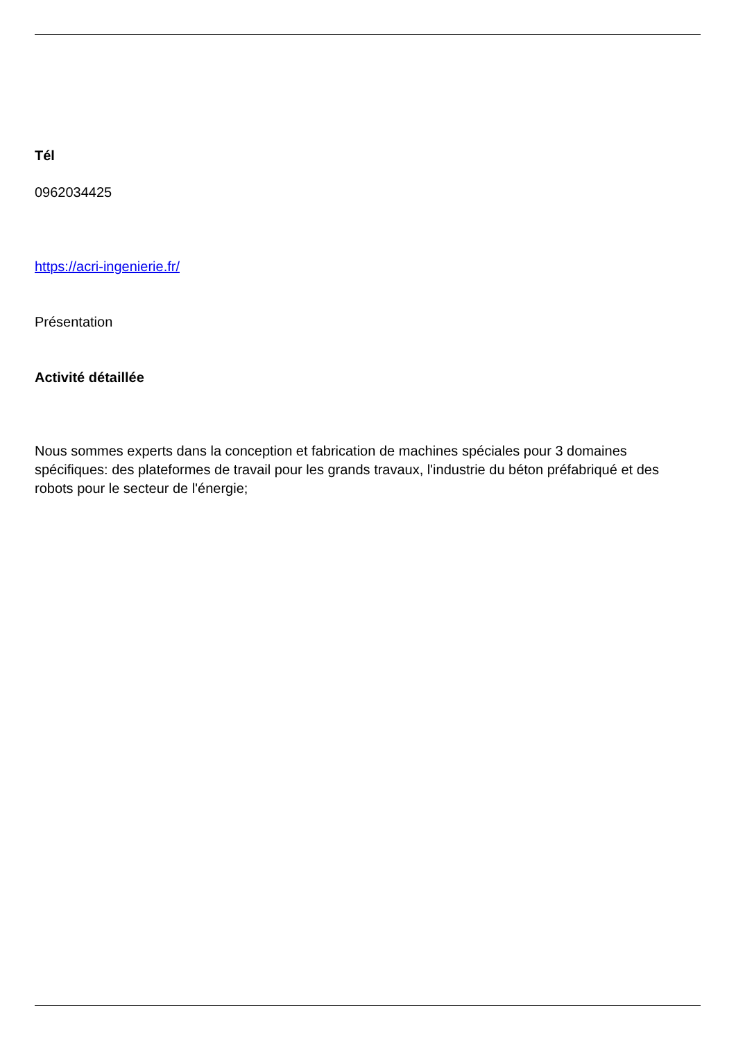Tél
0962034425
https://acri-ingenierie.fr/
Présentation
Activité détaillée
Nous sommes experts dans la conception et fabrication de machines spéciales pour 3 domaines spécifiques: des plateformes de travail pour les grands travaux, l'industrie du béton préfabriqué et des robots pour le secteur de l'énergie;